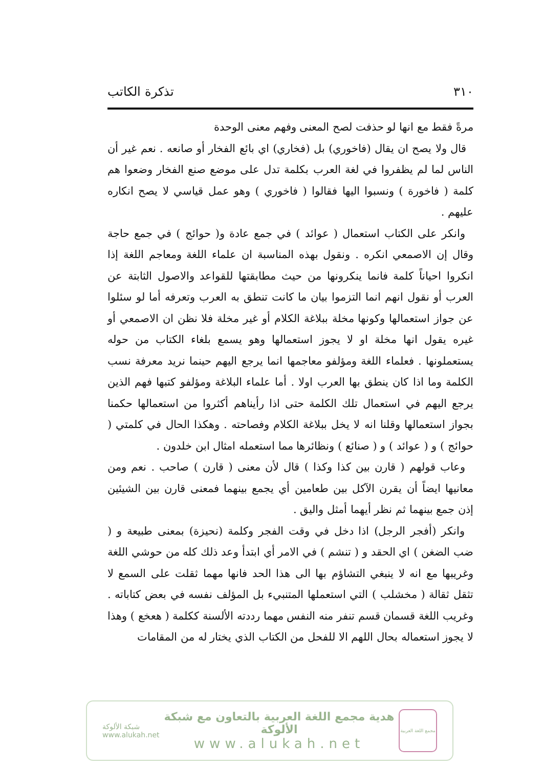٣١٠ تذكرة الكاتب
مرةً فقط مع انها لو حذفت لصح المعنى وفهم معنى الوحدة
قال ولا يصح ان يقال (فاخوري) بل (فخاري) اي بائع الفخار أو صانعه . نعم غير أن الناس لما لم يظفروا في لغة العرب بكلمة تدل على موضع صنع الفخار وضعوا هم كلمة ( فاخورة ) ونسبوا اليها فقالوا ( فاخوري ) وهو عمل قياسي لا يصح انكاره عليهم .
وانكر على الكتاب استعمال ( عوائد ) في جمع عادة و( حوائج ) في جمع حاجة وقال إن الاصمعي انكره . ونقول بهذه المناسبة ان علماء اللغة ومعاجم اللغة إذا انكروا احياناً كلمة فانما ينكرونها من حيث مطابقتها للقواعد والاصول الثابتة عن العرب أو نقول انهم انما التزموا بيان ما كانت تنطق به العرب وتعرفه أما لو سئلوا عن جواز استعمالها وكونها مخلة ببلاغة الكلام أو غير مخلة فلا نظن ان الاصمعي أو غيره يقول انها مخلة او لا يجوز استعمالها وهو يسمع بلغاء الكتاب من حوله يستعملونها . فعلماء اللغة ومؤلفو معاجمها انما يرجع اليهم حينما نريد معرفة نسب الكلمة وما اذا كان ينطق بها العرب اولا . أما علماء البلاغة ومؤلفو كتبها فهم الذين يرجع اليهم في استعمال تلك الكلمة حتى اذا رأيناهم أكثروا من استعمالها حكمنا بجواز استعمالها وقلنا انه لا يخل ببلاغة الكلام وفصاحته . وهكذا الحال في كلمتي ( حوائج ) و ( عوائد ) و ( صنائع ) ونظائرها مما استعمله امثال ابن خلدون .
وعاب قولهم ( قارن بين كذا وكذا ) قال لأن معنى ( قارن ) صاحب . نعم ومن معانيها ايضاً أن يقرن الآكل بين طعامين أي يجمع بينهما فمعنى قارن بين الشيئين إذن جمع بينهما ثم نظر أيهما أمثل واليق .
وانكر (أفجر الرجل) اذا دخل في وقت الفجر وكلمة (نحيزة) بمعنى طبيعة و ( ضب الضغن ) اي الحقد و ( تنشم ) في الامر أي ابتدأ وعد ذلك كله من حوشي اللغة وغريبها مع انه لا ينبغي التشاؤم بها الى هذا الحد فانها مهما ثقلت على السمع لا تثقل ثقالة ( مخشلب ) التي استعملها المتنبيء بل المؤلف نفسه في بعض كتاباته . وغريب اللغة قسمان قسم تنفر منه النفس مهما رددته الألسنة ككلمة ( هعخع ) وهذا لا يجوز استعماله بحال اللهم الا للفحل من الكتاب الذي يختار له من المقامات
شبكة الألوكة
www.alukah.net
هدية مجمع اللغة العربية بالتعاون مع شبكة الألوكة
www.alukah.net
مجمع اللغة العربية